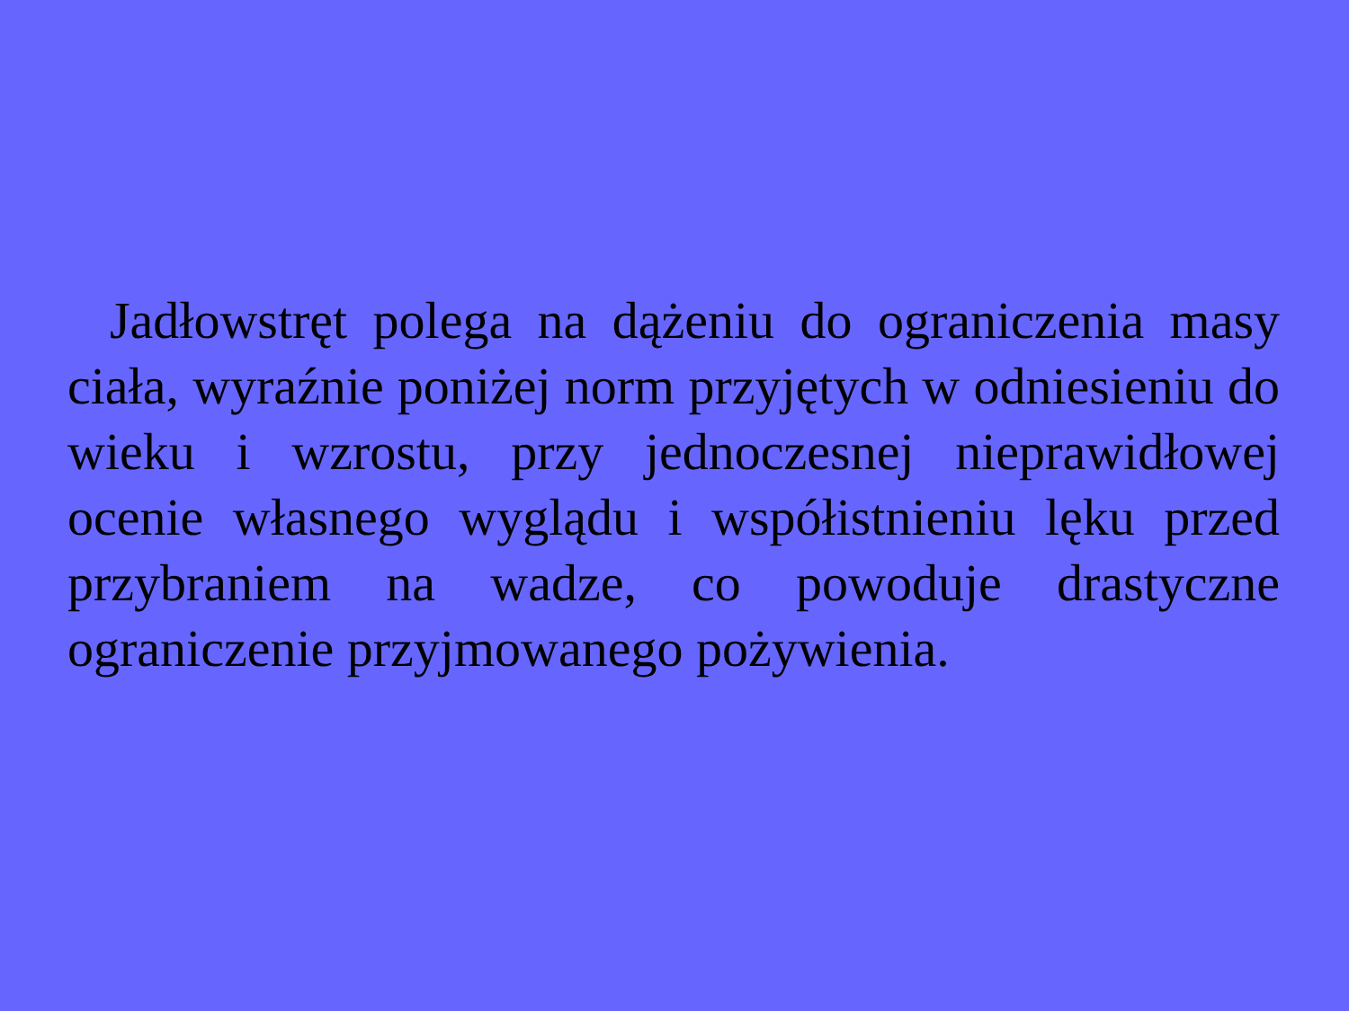Jadłowstręt polega na dążeniu do ograniczenia masy ciała, wyraźnie poniżej norm przyjętych w odniesieniu do wieku i wzrostu, przy jednoczesnej nieprawidłowej ocenie własnego wyglądu i współistnieniu lęku przed przybraniem na wadze, co powoduje drastyczne ograniczenie przyjmowanego pożywienia.